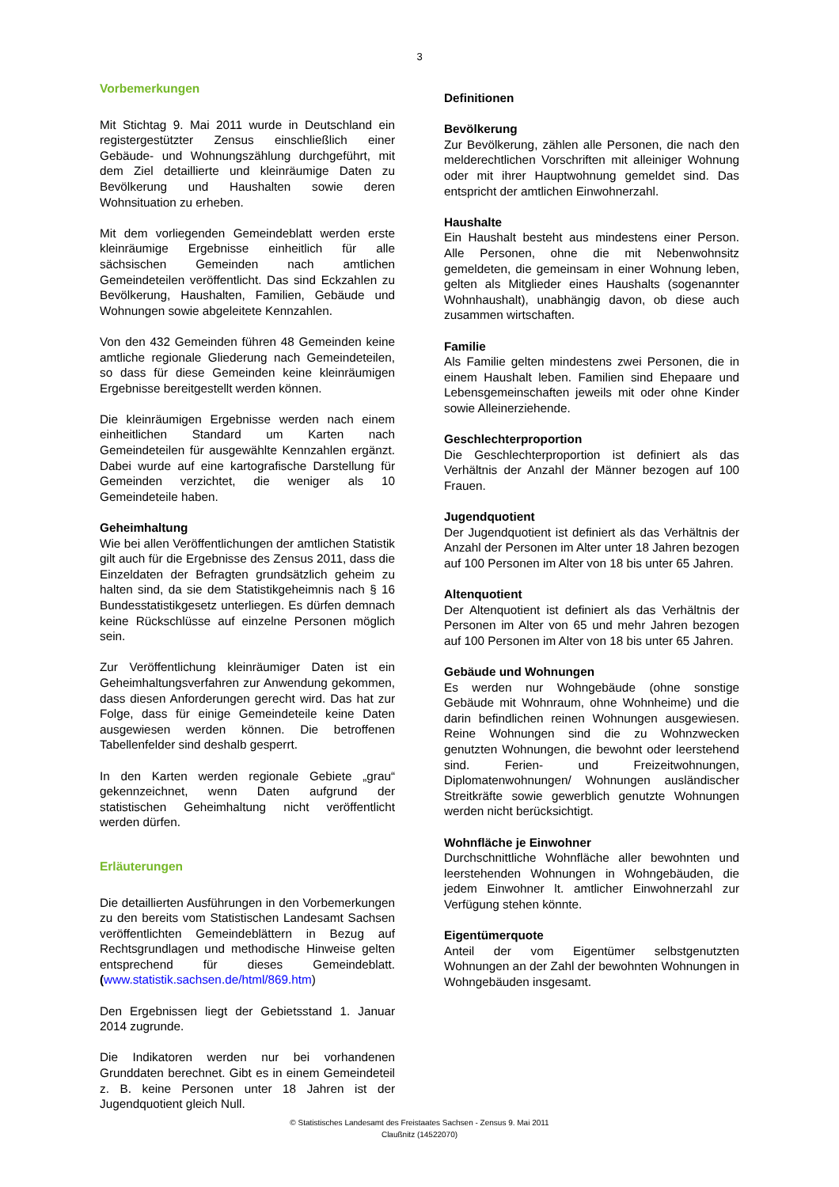3
Vorbemerkungen
Mit Stichtag 9. Mai 2011 wurde in Deutschland ein registergestützter Zensus einschließlich einer Gebäude- und Wohnungszählung durchgeführt, mit dem Ziel detaillierte und kleinräumige Daten zu Bevölkerung und Haushalten sowie deren Wohnsituation zu erheben.
Mit dem vorliegenden Gemeindeblatt werden erste kleinräumige Ergebnisse einheitlich für alle sächsischen Gemeinden nach amtlichen Gemeindeteilen veröffentlicht. Das sind Eckzahlen zu Bevölkerung, Haushalten, Familien, Gebäude und Wohnungen sowie abgeleitete Kennzahlen.
Von den 432 Gemeinden führen 48 Gemeinden keine amtliche regionale Gliederung nach Gemeindeteilen, so dass für diese Gemeinden keine kleinräumigen Ergebnisse bereitgestellt werden können.
Die kleinräumigen Ergebnisse werden nach einem einheitlichen Standard um Karten nach Gemeindeteilen für ausgewählte Kennzahlen ergänzt. Dabei wurde auf eine kartografische Darstellung für Gemeinden verzichtet, die weniger als 10 Gemeindeteile haben.
Geheimhaltung
Wie bei allen Veröffentlichungen der amtlichen Statistik gilt auch für die Ergebnisse des Zensus 2011, dass die Einzeldaten der Befragten grundsätzlich geheim zu halten sind, da sie dem Statistikgeheimnis nach § 16 Bundesstatistikgesetz unterliegen. Es dürfen demnach keine Rückschlüsse auf einzelne Personen möglich sein.
Zur Veröffentlichung kleinräumiger Daten ist ein Geheimhaltungsverfahren zur Anwendung gekommen, dass diesen Anforderungen gerecht wird. Das hat zur Folge, dass für einige Gemeindeteile keine Daten ausgewiesen werden können. Die betroffenen Tabellenfelder sind deshalb gesperrt.
In den Karten werden regionale Gebiete „grau“ gekennzeichnet, wenn Daten aufgrund der statistischen Geheimhaltung nicht veröffentlicht werden dürfen.
Erläuterungen
Die detaillierten Ausführungen in den Vorbemerkungen zu den bereits vom Statistischen Landesamt Sachsen veröffentlichten Gemeindeblättern in Bezug auf Rechtsgrundlagen und methodische Hinweise gelten entsprechend für dieses Gemeindeblatt. (www.statistik.sachsen.de/html/869.htm)
Den Ergebnissen liegt der Gebietsstand 1. Januar 2014 zugrunde.
Die Indikatoren werden nur bei vorhandenen Grunddaten berechnet. Gibt es in einem Gemeindeteil z. B. keine Personen unter 18 Jahren ist der Jugendquotient gleich Null.
Definitionen
Bevölkerung
Zur Bevölkerung, zählen alle Personen, die nach den melderechtlichen Vorschriften mit alleiniger Wohnung oder mit ihrer Hauptwohnung gemeldet sind. Das entspricht der amtlichen Einwohnerzahl.
Haushalte
Ein Haushalt besteht aus mindestens einer Person. Alle Personen, ohne die mit Nebenwohnsitz gemeldeten, die gemeinsam in einer Wohnung leben, gelten als Mitglieder eines Haushalts (sogenannter Wohnhaushalt), unabhängig davon, ob diese auch zusammen wirtschaften.
Familie
Als Familie gelten mindestens zwei Personen, die in einem Haushalt leben. Familien sind Ehepaare und Lebensgemeinschaften jeweils mit oder ohne Kinder sowie Alleinerziehende.
Geschlechterproportion
Die Geschlechterproportion ist definiert als das Verhältnis der Anzahl der Männer bezogen auf 100 Frauen.
Jugendquotient
Der Jugendquotient ist definiert als das Verhältnis der Anzahl der Personen im Alter unter 18 Jahren bezogen auf 100 Personen im Alter von 18 bis unter 65 Jahren.
Altenquotient
Der Altenquotient ist definiert als das Verhältnis der Personen im Alter von 65 und mehr Jahren bezogen auf 100 Personen im Alter von 18 bis unter 65 Jahren.
Gebäude und Wohnungen
Es werden nur Wohngebäude (ohne sonstige Gebäude mit Wohnraum, ohne Wohnheime) und die darin befindlichen reinen Wohnungen ausgewiesen. Reine Wohnungen sind die zu Wohnzwecken genutzten Wohnungen, die bewohnt oder leerstehend sind. Ferien- und Freizeitwohnungen, Diplomatenwohnungen/ Wohnungen ausländischer Streitkräfte sowie gewerblich genutzte Wohnungen werden nicht berücksichtigt.
Wohnfläche je Einwohner
Durchschnittliche Wohnfläche aller bewohnten und leerstehenden Wohnungen in Wohngebäuden, die jedem Einwohner lt. amtlicher Einwohnerzahl zur Verfügung stehen könnte.
Eigentümerquote
Anteil der vom Eigentümer selbstgenutzten Wohnungen an der Zahl der bewohnten Wohnungen in Wohngebäuden insgesamt.
© Statistisches Landesamt des Freistaates Sachsen - Zensus 9. Mai 2011
Claußnitz (14522070)